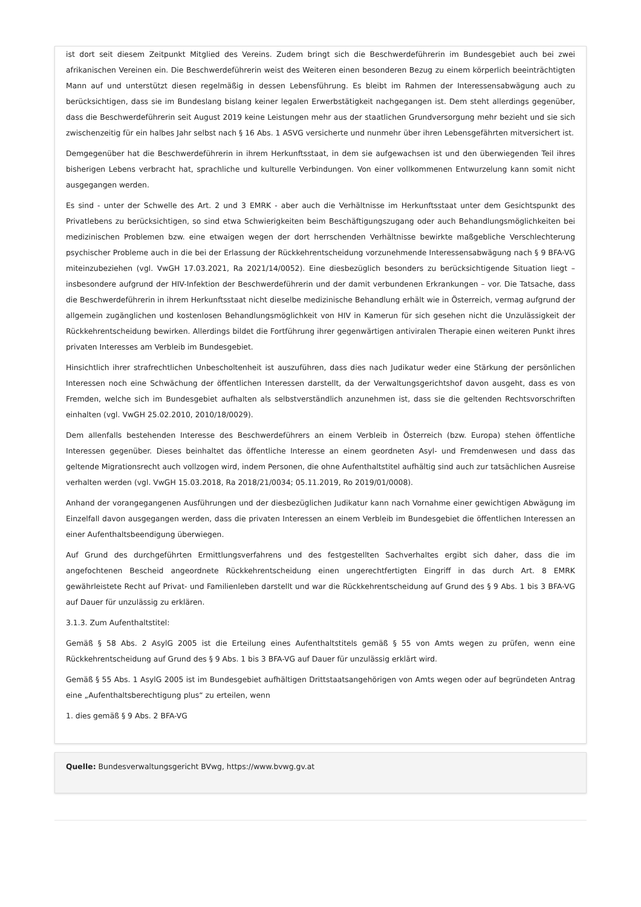ist dort seit diesem Zeitpunkt Mitglied des Vereins. Zudem bringt sich die Beschwerdeführerin im Bundesgebiet auch bei zwei afrikanischen Vereinen ein. Die Beschwerdeführerin weist des Weiteren einen besonderen Bezug zu einem körperlich beeinträchtigten Mann auf und unterstützt diesen regelmäßig in dessen Lebensführung. Es bleibt im Rahmen der Interessensabwägung auch zu berücksichtigen, dass sie im Bundeslang bislang keiner legalen Erwerbstätigkeit nachgegangen ist. Dem steht allerdings gegenüber, dass die Beschwerdeführerin seit August 2019 keine Leistungen mehr aus der staatlichen Grundversorgung mehr bezieht und sie sich zwischenzeitig für ein halbes Jahr selbst nach § 16 Abs. 1 ASVG versicherte und nunmehr über ihren Lebensgefährten mitversichert ist.
Demgegenüber hat die Beschwerdeführerin in ihrem Herkunftsstaat, in dem sie aufgewachsen ist und den überwiegenden Teil ihres bisherigen Lebens verbracht hat, sprachliche und kulturelle Verbindungen. Von einer vollkommenen Entwurzelung kann somit nicht ausgegangen werden.
Es sind - unter der Schwelle des Art. 2 und 3 EMRK - aber auch die Verhältnisse im Herkunftsstaat unter dem Gesichtspunkt des Privatlebens zu berücksichtigen, so sind etwa Schwierigkeiten beim Beschäftigungszugang oder auch Behandlungsmöglichkeiten bei medizinischen Problemen bzw. eine etwaigen wegen der dort herrschenden Verhältnisse bewirkte maßgebliche Verschlechterung psychischer Probleme auch in die bei der Erlassung der Rückkehrentscheidung vorzunehmende Interessensabwägung nach § 9 BFA-VG miteinzubeziehen (vgl. VwGH 17.03.2021, Ra 2021/14/0052). Eine diesbezüglich besonders zu berücksichtigende Situation liegt – insbesondere aufgrund der HIV-Infektion der Beschwerdeführerin und der damit verbundenen Erkrankungen – vor. Die Tatsache, dass die Beschwerdeführerin in ihrem Herkunftsstaat nicht dieselbe medizinische Behandlung erhält wie in Österreich, vermag aufgrund der allgemein zugänglichen und kostenlosen Behandlungsmöglichkeit von HIV in Kamerun für sich gesehen nicht die Unzulässigkeit der Rückkehrentscheidung bewirken. Allerdings bildet die Fortführung ihrer gegenwärtigen antiviralen Therapie einen weiteren Punkt ihres privaten Interesses am Verbleib im Bundesgebiet.
Hinsichtlich ihrer strafrechtlichen Unbescholtenheit ist auszuführen, dass dies nach Judikatur weder eine Stärkung der persönlichen Interessen noch eine Schwächung der öffentlichen Interessen darstellt, da der Verwaltungsgerichtshof davon ausgeht, dass es von Fremden, welche sich im Bundesgebiet aufhalten als selbstverständlich anzunehmen ist, dass sie die geltenden Rechtsvorschriften einhalten (vgl. VwGH 25.02.2010, 2010/18/0029).
Dem allenfalls bestehenden Interesse des Beschwerdeführers an einem Verbleib in Österreich (bzw. Europa) stehen öffentliche Interessen gegenüber. Dieses beinhaltet das öffentliche Interesse an einem geordneten Asyl- und Fremdenwesen und dass das geltende Migrationsrecht auch vollzogen wird, indem Personen, die ohne Aufenthaltstitel aufhältig sind auch zur tatsächlichen Ausreise verhalten werden (vgl. VwGH 15.03.2018, Ra 2018/21/0034; 05.11.2019, Ro 2019/01/0008).
Anhand der vorangegangenen Ausführungen und der diesbezüglichen Judikatur kann nach Vornahme einer gewichtigen Abwägung im Einzelfall davon ausgegangen werden, dass die privaten Interessen an einem Verbleib im Bundesgebiet die öffentlichen Interessen an einer Aufenthaltsbeendigung überwiegen.
Auf Grund des durchgeführten Ermittlungsverfahrens und des festgestellten Sachverhaltes ergibt sich daher, dass die im angefochtenen Bescheid angeordnete Rückkehrentscheidung einen ungerechtfertigten Eingriff in das durch Art. 8 EMRK gewährleistete Recht auf Privat- und Familienleben darstellt und war die Rückkehrentscheidung auf Grund des § 9 Abs. 1 bis 3 BFA-VG auf Dauer für unzulässig zu erklären.
3.1.3. Zum Aufenthaltstitel:
Gemäß § 58 Abs. 2 AsylG 2005 ist die Erteilung eines Aufenthaltstitels gemäß § 55 von Amts wegen zu prüfen, wenn eine Rückkehrentscheidung auf Grund des § 9 Abs. 1 bis 3 BFA-VG auf Dauer für unzulässig erklärt wird.
Gemäß § 55 Abs. 1 AsylG 2005 ist im Bundesgebiet aufhältigen Drittstaatsangehörigen von Amts wegen oder auf begründeten Antrag eine „Aufenthaltsberechtigung plus“ zu erteilen, wenn
1. dies gemäß § 9 Abs. 2 BFA-VG
Quelle: Bundesverwaltungsgericht BVwg, https://www.bvwg.gv.at